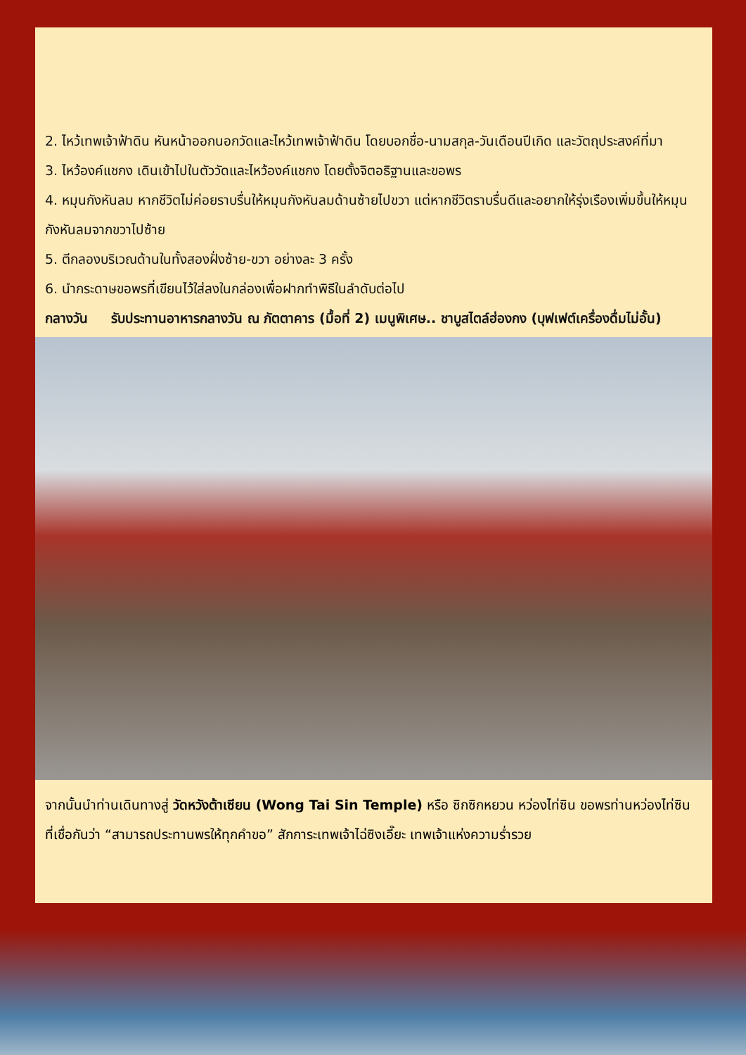2. ไหว้เทพเจ้าฟ้าดิน หันหน้าออกนอกวัดและไหว้เทพเจ้าฟ้าดิน โดยบอกชื่อ-นามสกุล-วันเดือนปีเกิด และวัตถุประสงค์ที่มา
3. ไหว้องค์แชกง เดินเข้าไปในตัววัดและไหว้องค์แชกง โดยตั้งจิตอธิฐานและขอพร
4. หมุนกังหันลม หากชีวิตไม่ค่อยราบรื่นให้หมุนกังหันลมด้านซ้ายไปขวา แต่หากชีวิตราบรื่นดีและอยากให้รุ่งเรืองเพิ่มขึ้นให้หมุนกังหันลมจากขวาไปซ้าย
5. ตีกลองบริเวณด้านในทั้งสองฝั่งซ้าย-ขวา อย่างละ 3 ครั้ง
6. นำกระดาษขอพรที่เขียนไว้ใส่ลงในกล่องเพื่อฝากทำพิธีในลำดับต่อไป
กลางวัน รับประทานอาหารกลางวัน ณ ภัตตาคาร (มื้อที่ 2) เมนูพิเศษ.. ชาบูสไตล์ฮ่องกง (บุฟเฟต์เครื่องดื่มไม่อั้น)
จากนั้นนำท่านเดินทางสู่ วัดหวังต้าเซียน (Wong Tai Sin Temple) หรือ ซิกซิกหยวน หว่องไท่ซิน ขอพรท่านหว่องไท่ซิน ที่เชื่อกันว่า “สามารถประทานพรให้ทุกคำขอ” สักการะเทพเจ้าไฉ่ซิงเอี๊ยะ เทพเจ้าแห่งความร่ำรวย